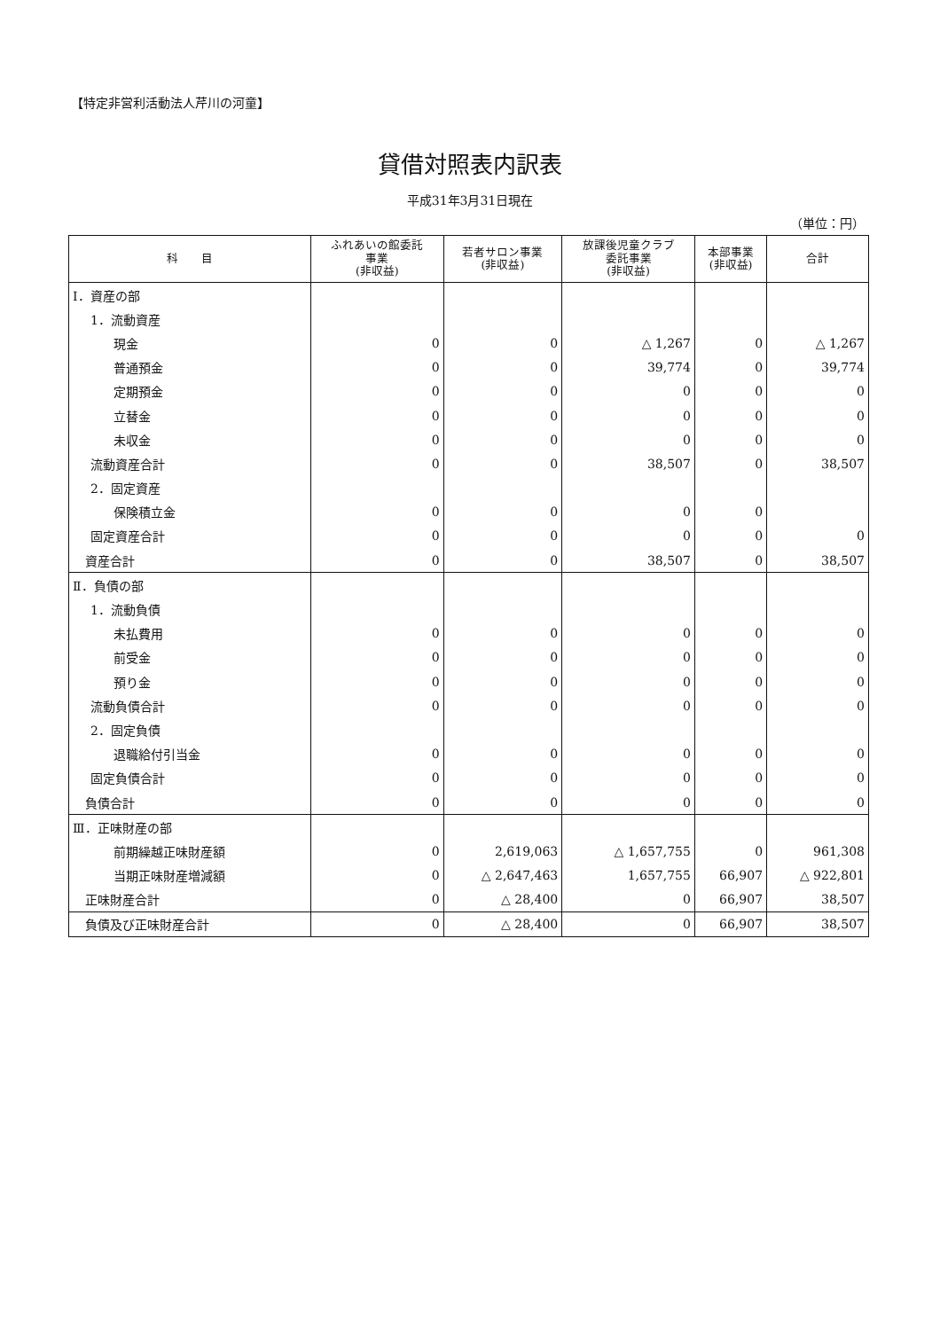【特定非営利活動法人芹川の河童】
貸借対照表内訳表
平成31年3月31日現在
（単位：円）
| 科 目 | ふれあいの館委託 事業 (非収益) | 若者サロン事業 (非収益) | 放課後児童クラブ 委託事業 (非収益) | 本部事業 (非収益) | 合計 |
| --- | --- | --- | --- | --- | --- |
| Ⅰ．資産の部 | | | | | |
| 1．流動資産 | | | | | |
| 現金 | 0 | 0 | △ 1,267 | 0 | △ 1,267 |
| 普通預金 | 0 | 0 | 39,774 | 0 | 39,774 |
| 定期預金 | 0 | 0 | 0 | 0 | 0 |
| 立替金 | 0 | 0 | 0 | 0 | 0 |
| 未収金 | 0 | 0 | 0 | 0 | 0 |
| 流動資産合計 | 0 | 0 | 38,507 | 0 | 38,507 |
| 2．固定資産 | | | | | |
| 保険積立金 | 0 | 0 | 0 | 0 | |
| 固定資産合計 | 0 | 0 | 0 | 0 | 0 |
| 資産合計 | 0 | 0 | 38,507 | 0 | 38,507 |
| Ⅱ．負債の部 | | | | | |
| 1．流動負債 | | | | | |
| 未払費用 | 0 | 0 | 0 | 0 | 0 |
| 前受金 | 0 | 0 | 0 | 0 | 0 |
| 預り金 | 0 | 0 | 0 | 0 | 0 |
| 流動負債合計 | 0 | 0 | 0 | 0 | 0 |
| 2．固定負債 | | | | | |
| 退職給付引当金 | 0 | 0 | 0 | 0 | 0 |
| 固定負債合計 | 0 | 0 | 0 | 0 | 0 |
| 負債合計 | 0 | 0 | 0 | 0 | 0 |
| Ⅲ．正味財産の部 | | | | | |
| 前期繰越正味財産額 | 0 | 2,619,063 | △ 1,657,755 | 0 | 961,308 |
| 当期正味財産増減額 | 0 | △ 2,647,463 | 1,657,755 | 66,907 | △ 922,801 |
| 正味財産合計 | 0 | △ 28,400 | 0 | 66,907 | 38,507 |
| 負債及び正味財産合計 | 0 | △ 28,400 | 0 | 66,907 | 38,507 |